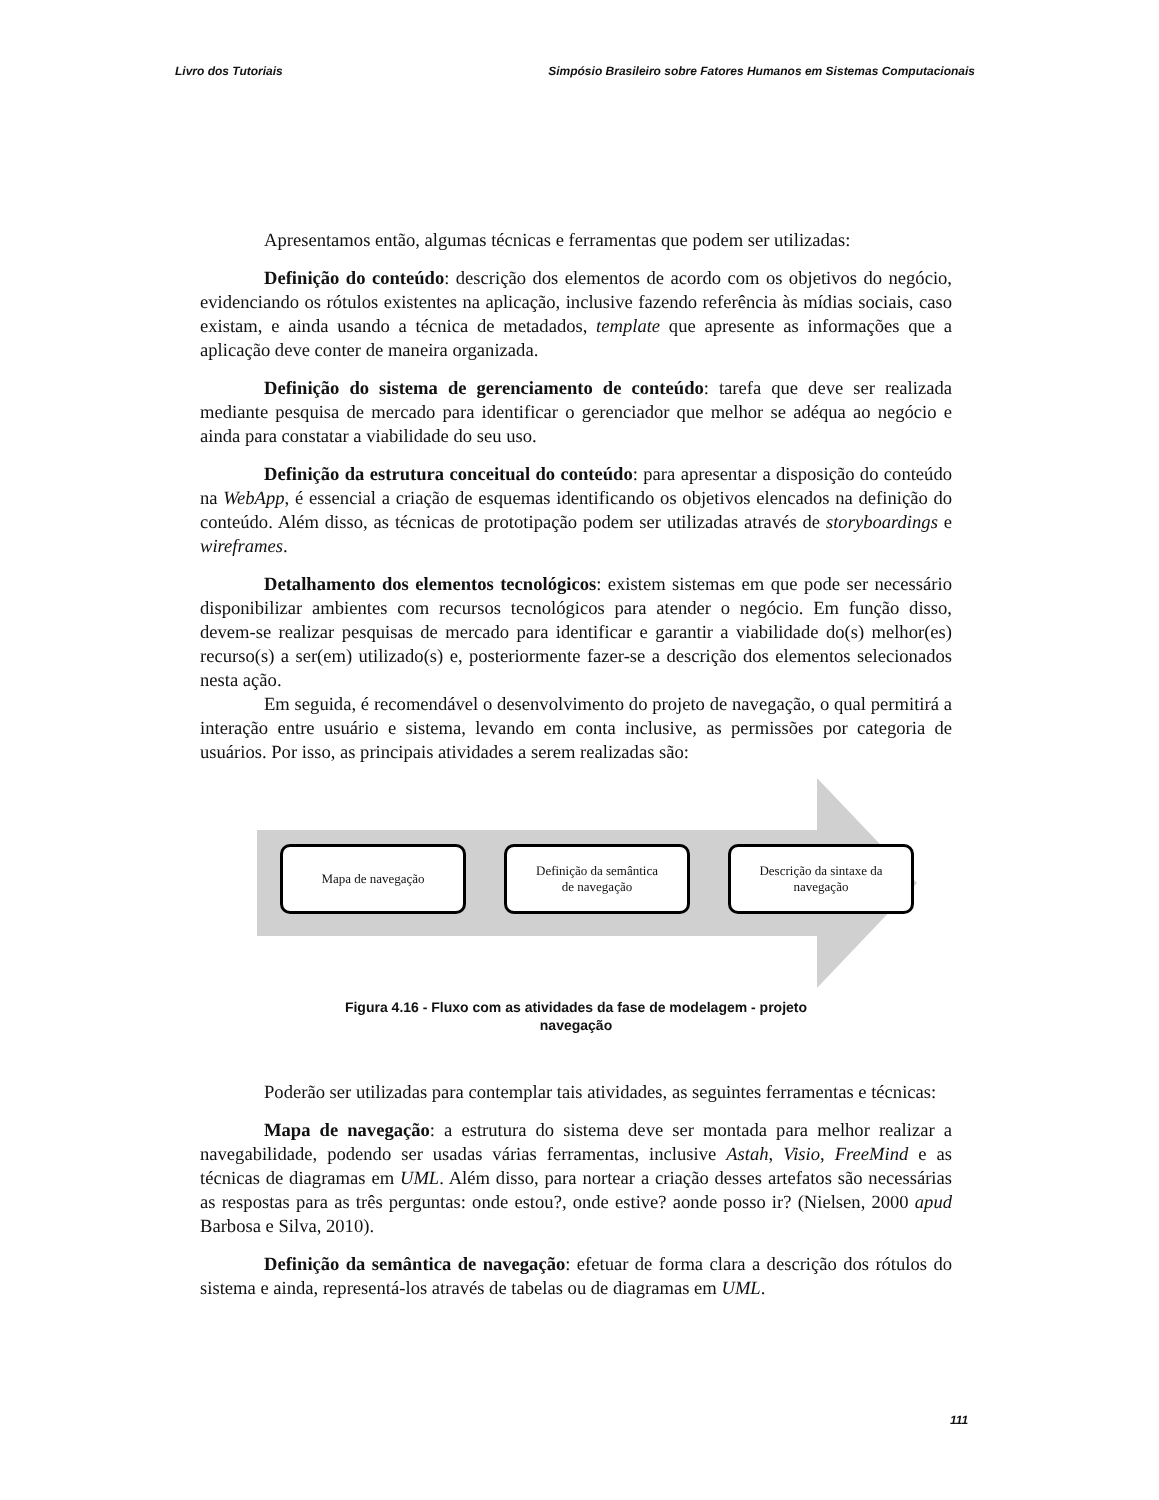Livro dos Tutoriais Simpósio Brasileiro sobre Fatores Humanos em Sistemas Computacionais
Apresentamos então, algumas técnicas e ferramentas que podem ser utilizadas:
Definição do conteúdo: descrição dos elementos de acordo com os objetivos do negócio, evidenciando os rótulos existentes na aplicação, inclusive fazendo referência às mídias sociais, caso existam, e ainda usando a técnica de metadados, template que apresente as informações que a aplicação deve conter de maneira organizada.
Definição do sistema de gerenciamento de conteúdo: tarefa que deve ser realizada mediante pesquisa de mercado para identificar o gerenciador que melhor se adéqua ao negócio e ainda para constatar a viabilidade do seu uso.
Definição da estrutura conceitual do conteúdo: para apresentar a disposição do conteúdo na WebApp, é essencial a criação de esquemas identificando os objetivos elencados na definição do conteúdo. Além disso, as técnicas de prototipação podem ser utilizadas através de storyboardings e wireframes.
Detalhamento dos elementos tecnológicos: existem sistemas em que pode ser necessário disponibilizar ambientes com recursos tecnológicos para atender o negócio. Em função disso, devem-se realizar pesquisas de mercado para identificar e garantir a viabilidade do(s) melhor(es) recurso(s) a ser(em) utilizado(s) e, posteriormente fazer-se a descrição dos elementos selecionados nesta ação.
Em seguida, é recomendável o desenvolvimento do projeto de navegação, o qual permitirá a interação entre usuário e sistema, levando em conta inclusive, as permissões por categoria de usuários. Por isso, as principais atividades a serem realizadas são:
Mapa de navegação Definição da semântica
de navegação
Descrição da sintaxe da
navegação
Figura 4.16 - Fluxo com as atividades da fase de modelagem - projeto
navegação
Poderão ser utilizadas para contemplar tais atividades, as seguintes ferramentas e técnicas:
Mapa de navegação: a estrutura do sistema deve ser montada para melhor realizar a navegabilidade, podendo ser usadas várias ferramentas, inclusive Astah, Visio, FreeMind e as técnicas de diagramas em UML. Além disso, para nortear a criação desses artefatos são necessárias as respostas para as três perguntas: onde estou?, onde estive? aonde posso ir? (Nielsen, 2000 apud Barbosa e Silva, 2010).
Definição da semântica de navegação: efetuar de forma clara a descrição dos rótulos do sistema e ainda, representá-los através de tabelas ou de diagramas em UML.
111